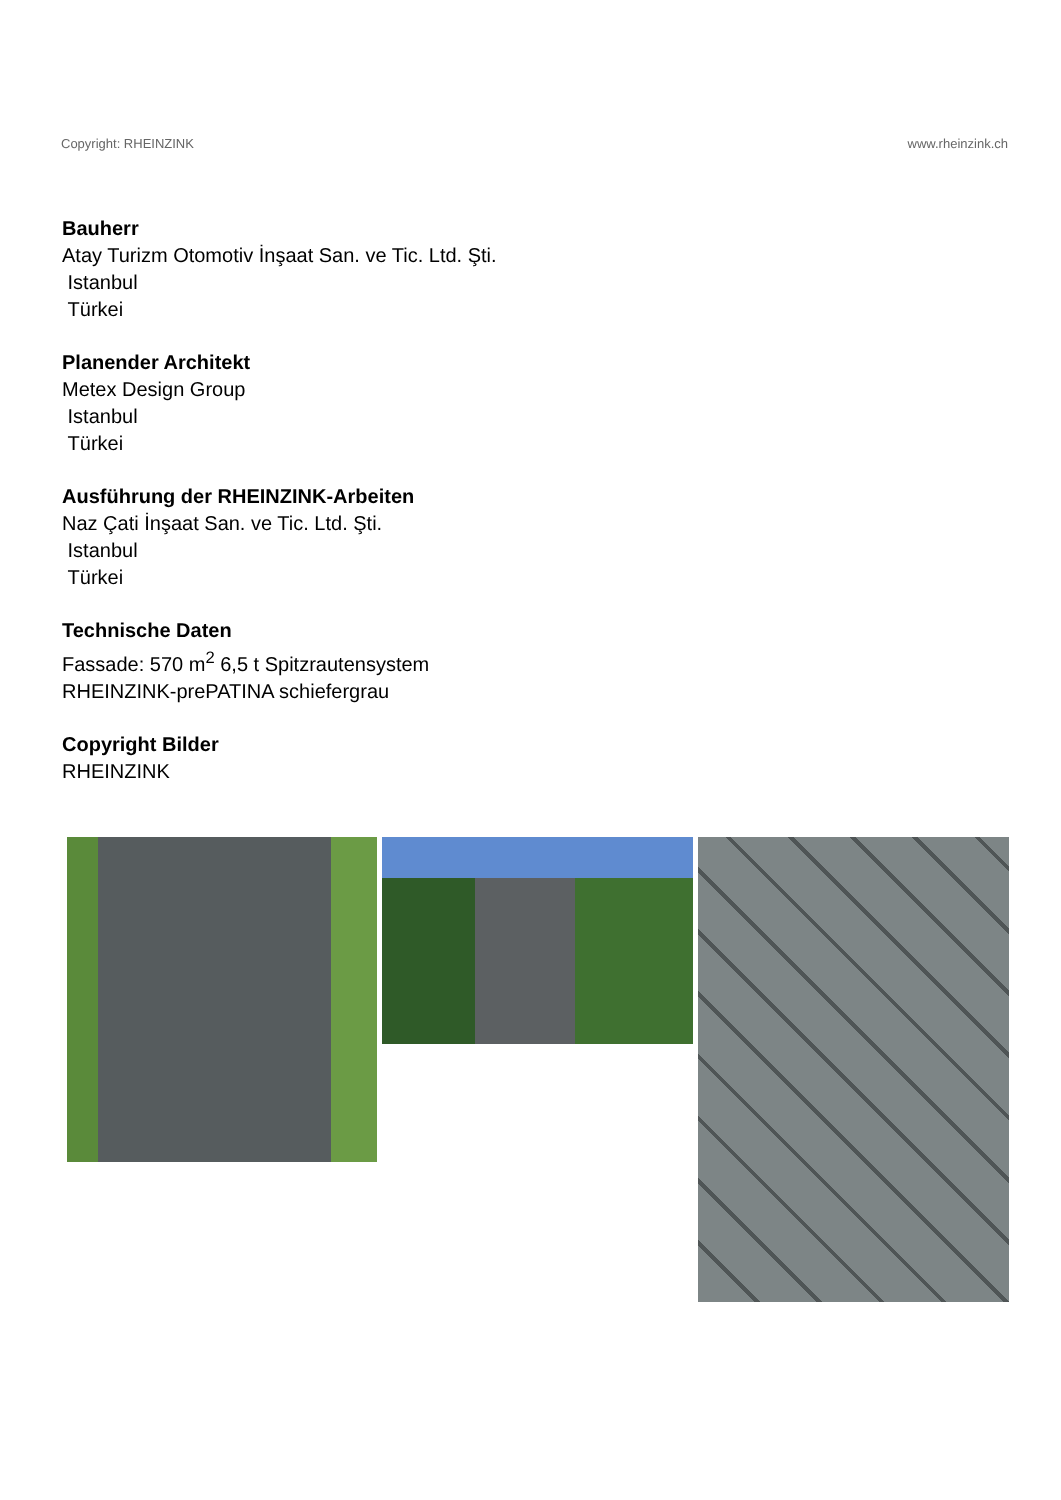Copyright: RHEINZINK www.rheinzink.ch
Bauherr
Atay Turizm Otomotiv İnşaat San. ve Tic. Ltd. Şti.
Istanbul
Türkei
Planender Architekt
Metex Design Group
Istanbul
Türkei
Ausführung der RHEINZINK-Arbeiten
Naz Çati İnşaat San. ve Tic. Ltd. Şti.
Istanbul
Türkei
Technische Daten
Fassade: 570 m<sup>2</sup> 6,5 t Spitzrautensystem
RHEINZINK-prePATINA schiefergrau
Copyright Bilder
RHEINZINK